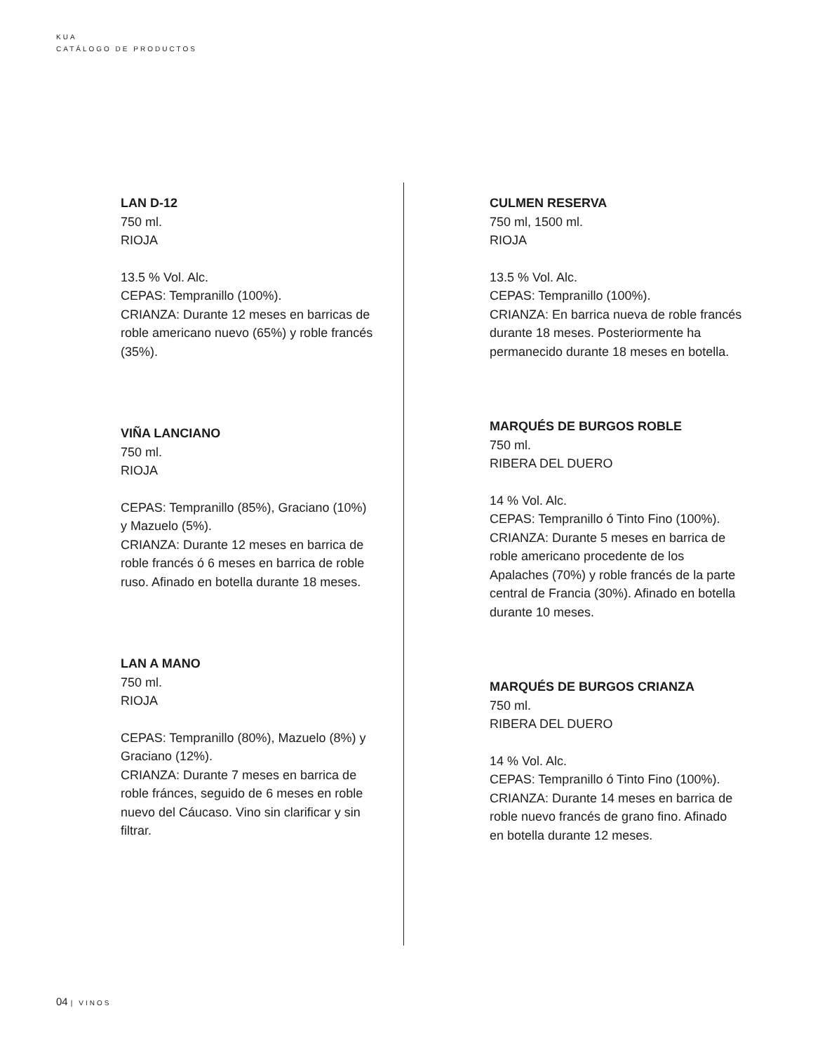KUA
CATÁLOGO DE PRODUCTOS
LAN D-12
750 ml.
RIOJA
13.5 % Vol. Alc.
CEPAS: Tempranillo (100%).
CRIANZA: Durante 12 meses en barricas de roble americano nuevo (65%) y roble francés (35%).
VIÑA LANCIANO
750 ml.
RIOJA
CEPAS: Tempranillo (85%), Graciano (10%) y Mazuelo (5%).
CRIANZA: Durante 12 meses en barrica de roble francés ó 6 meses en barrica de roble ruso. Afinado en botella durante 18 meses.
LAN A MANO
750 ml.
RIOJA
CEPAS: Tempranillo (80%), Mazuelo (8%) y Graciano (12%).
CRIANZA: Durante 7 meses en barrica de roble fránces, seguido de 6 meses en roble nuevo del Cáucaso. Vino sin clarificar y sin filtrar.
CULMEN RESERVA
750 ml, 1500 ml.
RIOJA
13.5 % Vol. Alc.
CEPAS: Tempranillo (100%).
CRIANZA: En barrica nueva de roble francés durante 18 meses. Posteriormente ha permanecido durante 18 meses en botella.
MARQUÉS DE BURGOS ROBLE
750 ml.
RIBERA DEL DUERO
14 % Vol. Alc.
CEPAS: Tempranillo ó Tinto Fino (100%).
CRIANZA: Durante 5 meses en barrica de roble americano procedente de los Apalaches (70%) y roble francés de la parte central de Francia (30%). Afinado en botella durante 10 meses.
MARQUÉS DE BURGOS CRIANZA
750 ml.
RIBERA DEL DUERO
14 % Vol. Alc.
CEPAS: Tempranillo ó Tinto Fino (100%).
CRIANZA: Durante 14 meses en barrica de roble nuevo francés de grano fino. Afinado en botella durante 12 meses.
04 | VINOS